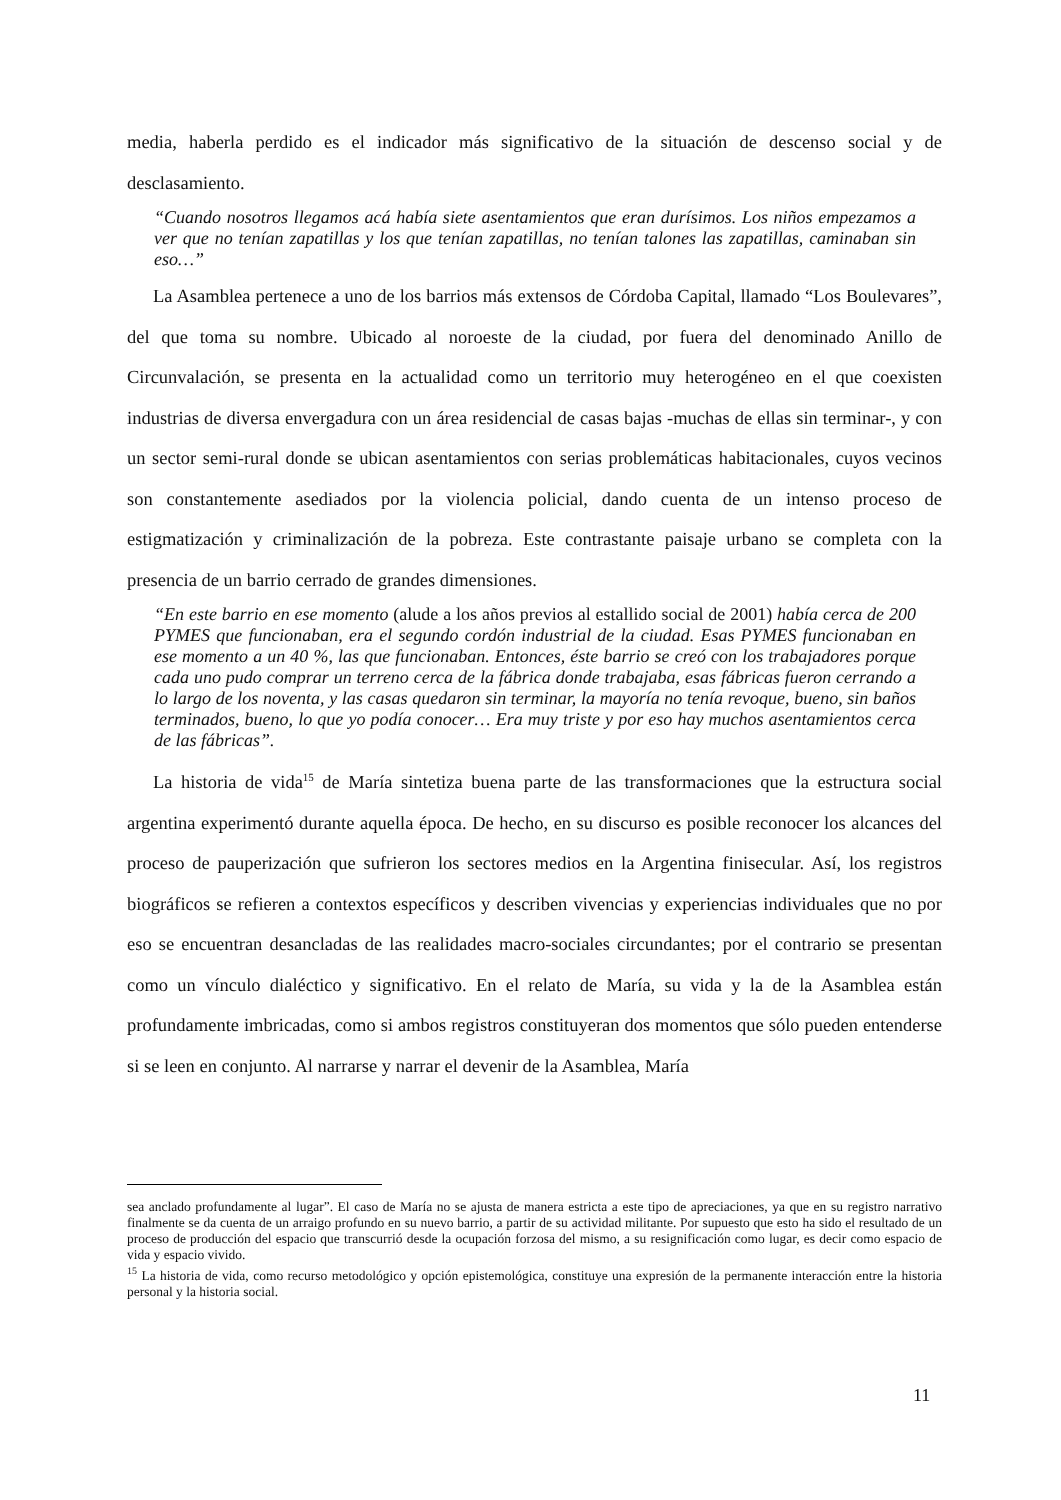media, haberla perdido es el indicador más significativo de la situación de descenso social y de desclasamiento.
“Cuando nosotros llegamos acá había siete asentamientos que eran durísimos. Los niños empezamos a ver que no tenían zapatillas y los que tenían zapatillas, no tenían talones las zapatillas, caminaban sin eso…”
La Asamblea pertenece a uno de los barrios más extensos de Córdoba Capital, llamado “Los Boulevares”, del que toma su nombre. Ubicado al noroeste de la ciudad, por fuera del denominado Anillo de Circunvalación, se presenta en la actualidad como un territorio muy heterogéneo en el que coexisten industrias de diversa envergadura con un área residencial de casas bajas -muchas de ellas sin terminar-, y con un sector semi-rural donde se ubican asentamientos con serias problemáticas habitacionales, cuyos vecinos son constantemente asediados por la violencia policial, dando cuenta de un intenso proceso de estigmatización y criminalización de la pobreza. Este contrastante paisaje urbano se completa con la presencia de un barrio cerrado de grandes dimensiones.
“En este barrio en ese momento (alude a los años previos al estallido social de 2001) había cerca de 200 PYMES que funcionaban, era el segundo cordón industrial de la ciudad. Esas PYMES funcionaban en ese momento a un 40 %, las que funcionaban. Entonces, éste barrio se creó con los trabajadores porque cada uno pudo comprar un terreno cerca de la fábrica donde trabajaba, esas fábricas fueron cerrando a lo largo de los noventa, y las casas quedaron sin terminar, la mayoría no tenía revoque, bueno, sin baños terminados, bueno, lo que yo podía conocer… Era muy triste y por eso hay muchos asentamientos cerca de las fábricas”.
La historia de vida<sup>15</sup> de María sintetiza buena parte de las transformaciones que la estructura social argentina experimentó durante aquella época. De hecho, en su discurso es posible reconocer los alcances del proceso de pauperización que sufrieron los sectores medios en la Argentina finisecular. Así, los registros biográficos se refieren a contextos específicos y describen vivencias y experiencias individuales que no por eso se encuentran desancladas de las realidades macro-sociales circundantes; por el contrario se presentan como un vínculo dialéctico y significativo. En el relato de María, su vida y la de la Asamblea están profundamente imbricadas, como si ambos registros constituyeran dos momentos que sólo pueden entenderse si se leen en conjunto. Al narrarse y narrar el devenir de la Asamblea, María
sea anclado profundamente al lugar”. El caso de María no se ajusta de manera estricta a este tipo de apreciaciones, ya que en su registro narrativo finalmente se da cuenta de un arraigo profundo en su nuevo barrio, a partir de su actividad militante. Por supuesto que esto ha sido el resultado de un proceso de producción del espacio que transcurrió desde la ocupación forzosa del mismo, a su resignificación como lugar, es decir como espacio de vida y espacio vivido.
<sup>15</sup> La historia de vida, como recurso metodológico y opción epistemológica, constituye una expresión de la permanente interacción entre la historia personal y la historia social.
11